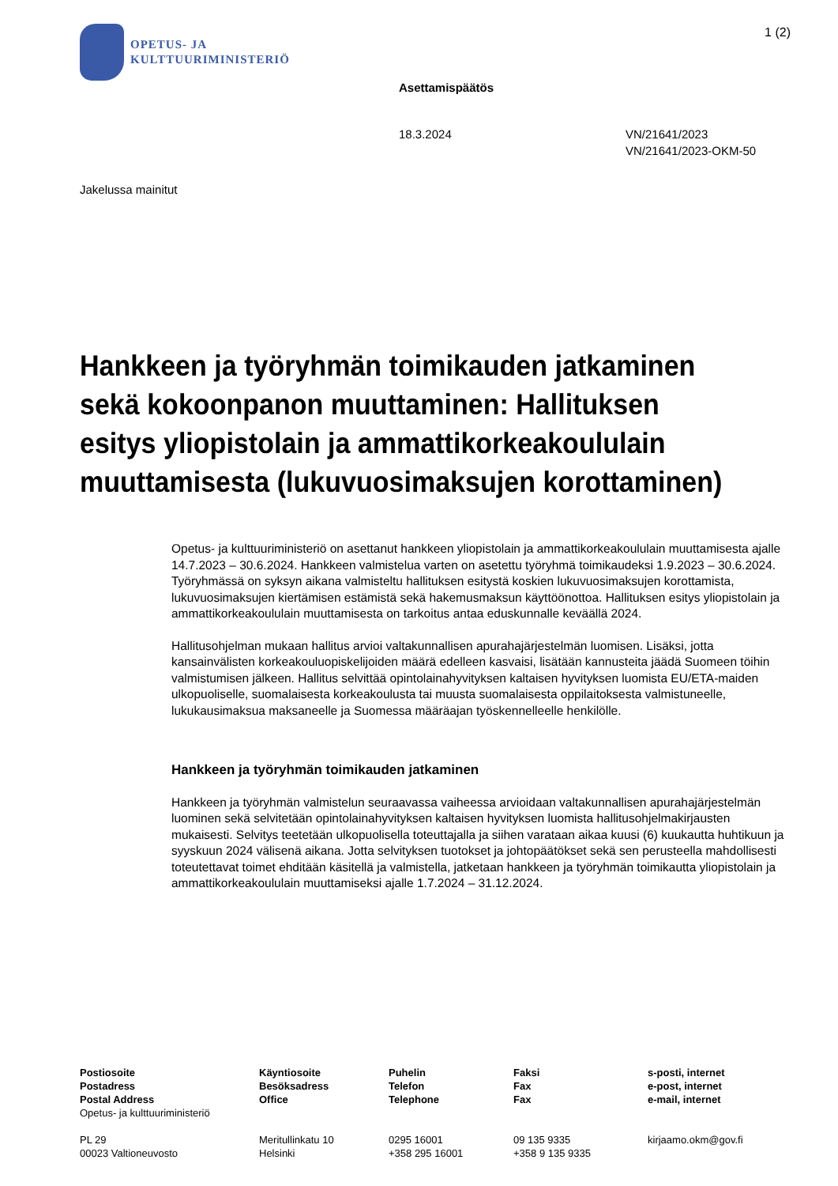OPETUS- JA
KULTTUURIMINISTERIÖ
1 (2)
Asettamispäätös
18.3.2024 VN/21641/2023
VN/21641/2023-OKM-50
Jakelussa mainitut
Hankkeen ja työryhmän toimikauden jatkaminen sekä kokoonpanon muuttaminen: Hallituksen esitys yliopistolain ja ammattikorkeakoululain muuttamisesta (lukuvuosimaksujen korottaminen)
Opetus- ja kulttuuriministeriö on asettanut hankkeen yliopistolain ja ammattikorkeakoululain muuttamisesta ajalle 14.7.2023 – 30.6.2024. Hankkeen valmistelua varten on asetettu työryhmä toimikaudeksi 1.9.2023 – 30.6.2024. Työryhmässä on syksyn aikana valmisteltu hallituksen esitystä koskien lukuvuosimaksujen korottamista, lukuvuosimaksujen kiertämisen estämistä sekä hakemusmaksun käyttöönottoa. Hallituksen esitys yliopistolain ja ammattikorkeakoululain muuttamisesta on tarkoitus antaa eduskunnalle keväällä 2024.
Hallitusohjelman mukaan hallitus arvioi valtakunnallisen apurahajärjestelmän luomisen. Lisäksi, jotta kansainvälisten korkeakouluopiskelijoiden määrä edelleen kasvaisi, lisätään kannusteita jäädä Suomeen töihin valmistumisen jälkeen. Hallitus selvittää opintolainahyvityksen kaltaisen hyvityksen luomista EU/ETA-maiden ulkopuoliselle, suomalaisesta korkeakoulusta tai muusta suomalaisesta oppilaitoksesta valmistuneelle, lukukausimaksua maksaneelle ja Suomessa määräajan työskennelleelle henkilölle.
Hankkeen ja työryhmän toimikauden jatkaminen
Hankkeen ja työryhmän valmistelun seuraavassa vaiheessa arvioidaan valtakunnallisen apurahajärjestelmän luominen sekä selvitetään opintolainahyvityksen kaltaisen hyvityksen luomista hallitusohjelmakirjausten mukaisesti. Selvitys teetetään ulkopuolisella toteuttajalla ja siihen varataan aikaa kuusi (6) kuukautta huhtikuun ja syyskuun 2024 välisenä aikana. Jotta selvityksen tuotokset ja johtopäätökset sekä sen perusteella mahdollisesti toteutettavat toimet ehditään käsitellä ja valmistella, jatketaan hankkeen ja työryhmän toimikautta yliopistolain ja ammattikorkeakoululain muuttamiseksi ajalle 1.7.2024 – 31.12.2024.
Postiosoite
Postadress
Postal Address
Opetus- ja kulttuuriministeriö
PL 29
00023 Valtioneuvosto
Käyntiosoite
Besöksadress
Office
Meritullinkatu 10
Helsinki
Puhelin
Telefon
Telephone
0295 16001
+358 295 16001
Faksi
Fax
Fax
09 135 9335
+358 9 135 9335
s-posti, internet
e-post, internet
e-mail, internet
kirjaamo.okm@gov.fi